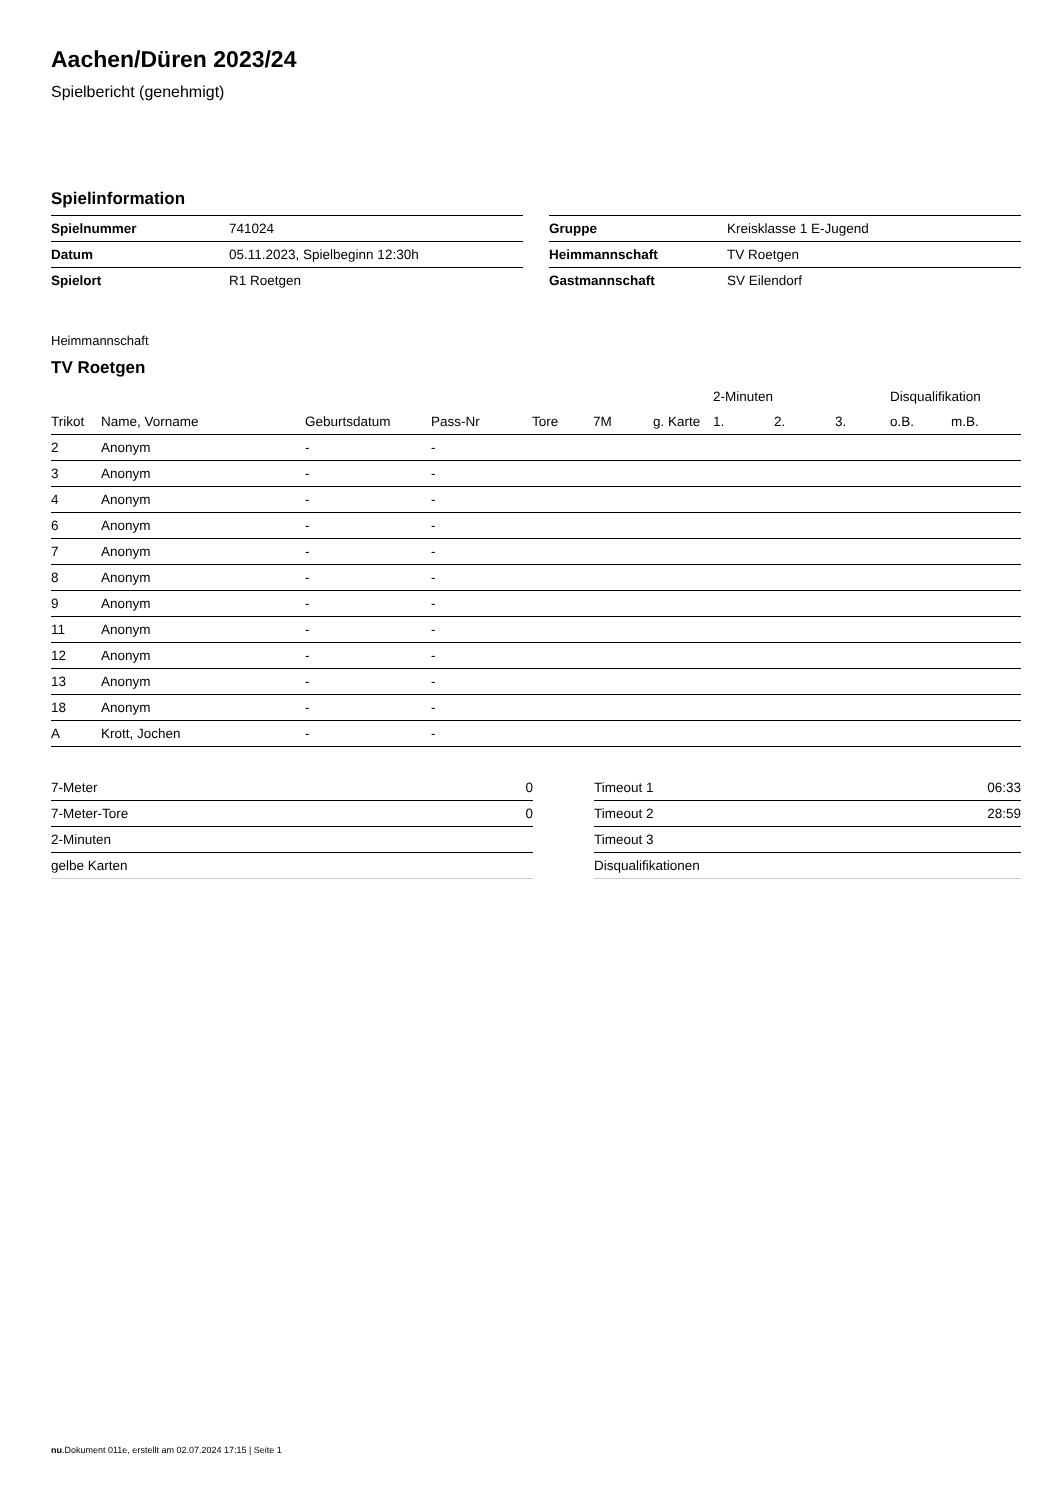Aachen/Düren 2023/24
Spielbericht (genehmigt)
Spielinformation
| Spielnummer | 741024 |
| Datum | 05.11.2023, Spielbeginn 12:30h |
| Spielort | R1 Roetgen |
| Gruppe | Kreisklasse 1 E-Jugend |
| Heimmannschaft | TV Roetgen |
| Gastmannschaft | SV Eilendorf |
Heimmannschaft
TV Roetgen
| | | | | | | | 2-Minuten | | | Disqualifikation | |
| --- | --- | --- | --- | --- | --- | --- | --- | --- | --- | --- | --- |
| Trikot | Name, Vorname | Geburtsdatum | Pass-Nr | Tore | 7M | g. Karte | 1. | 2. | 3. | o.B. | m.B. |
| 2 | Anonym | - | - | | | | | | | | |
| 3 | Anonym | - | - | | | | | | | | |
| 4 | Anonym | - | - | | | | | | | | |
| 6 | Anonym | - | - | | | | | | | | |
| 7 | Anonym | - | - | | | | | | | | |
| 8 | Anonym | - | - | | | | | | | | |
| 9 | Anonym | - | - | | | | | | | | |
| 11 | Anonym | - | - | | | | | | | | |
| 12 | Anonym | - | - | | | | | | | | |
| 13 | Anonym | - | - | | | | | | | | |
| 18 | Anonym | - | - | | | | | | | | |
| A | Krott, Jochen | - | - | | | | | | | | |
| 7-Meter | 0 |
| 7-Meter-Tore | 0 |
| 2-Minuten | |
| gelbe Karten | |
| Timeout 1 | 06:33 |
| Timeout 2 | 28:59 |
| Timeout 3 | |
| Disqualifikationen | |
nu.Dokument 011e, erstellt am 02.07.2024 17:15 | Seite 1